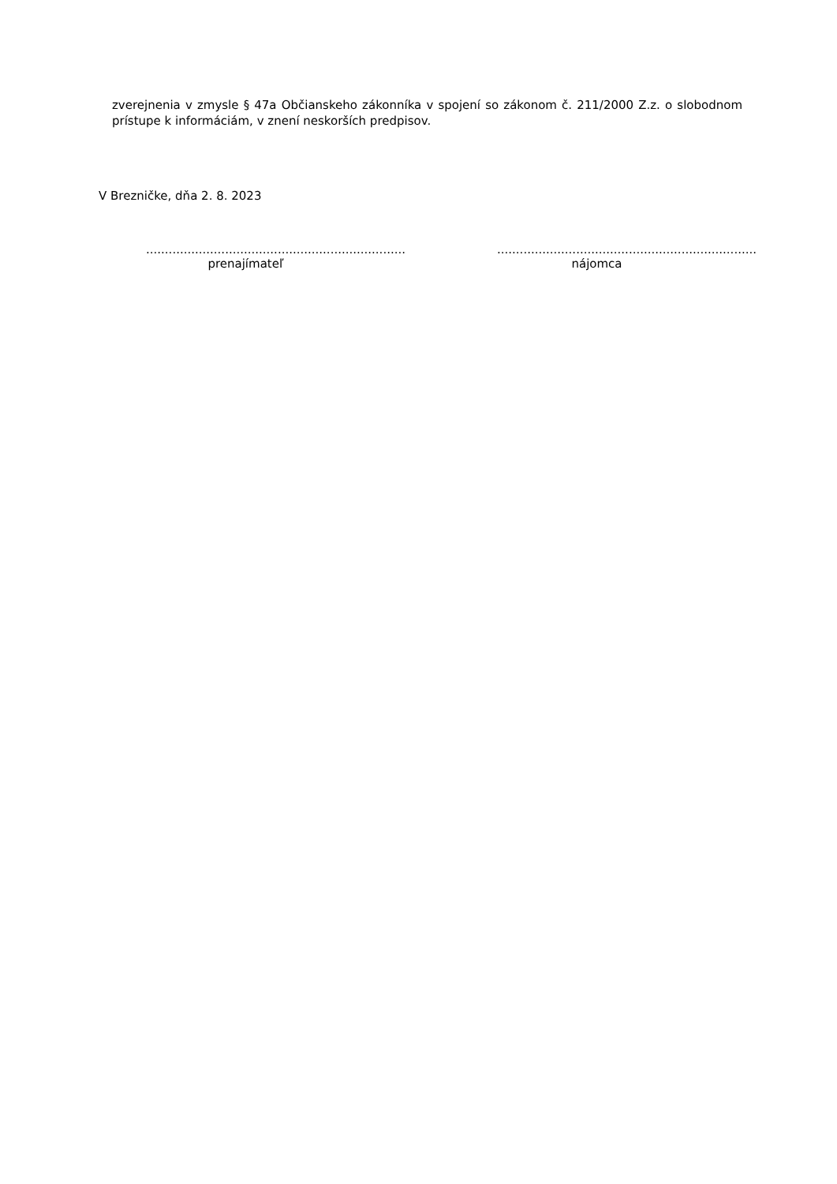zverejnenia v zmysle § 47a Občianskeho zákonníka v spojení so zákonom č. 211/2000 Z.z. o slobodnom prístupe k informáciám, v znení neskorších predpisov.
V Brezničke, dňa 2. 8. 2023
.....................................................................
prenajímateľ
.....................................................................
nájomca